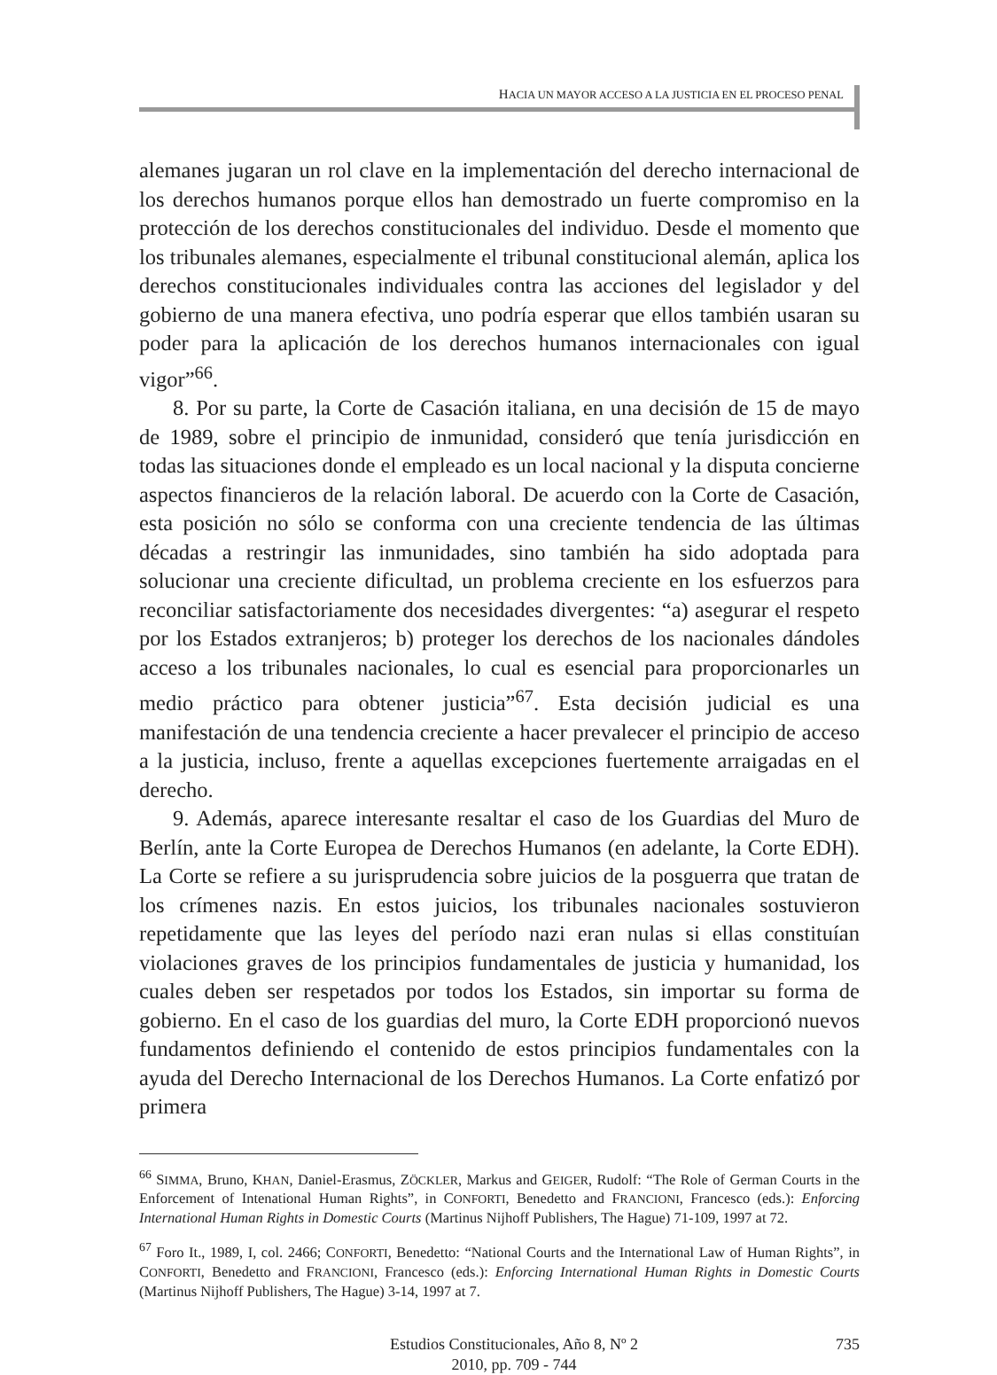HACIA UN MAYOR ACCESO A LA JUSTICIA EN EL PROCESO PENAL
alemanes jugaran un rol clave en la implementación del derecho internacional de los derechos humanos porque ellos han demostrado un fuerte compromiso en la protección de los derechos constitucionales del individuo. Desde el momento que los tribunales alemanes, especialmente el tribunal constitucional alemán, aplica los derechos constitucionales individuales contra las acciones del legislador y del gobierno de una manera efectiva, uno podría esperar que ellos también usaran su poder para la aplicación de los derechos humanos internacionales con igual vigor”<sup>66</sup>.
8. Por su parte, la Corte de Casación italiana, en una decisión de 15 de mayo de 1989, sobre el principio de inmunidad, consideró que tenía jurisdicción en todas las situaciones donde el empleado es un local nacional y la disputa concierne aspectos financieros de la relación laboral. De acuerdo con la Corte de Casación, esta posición no sólo se conforma con una creciente tendencia de las últimas décadas a restringir las inmunidades, sino también ha sido adoptada para solucionar una creciente dificultad, un problema creciente en los esfuerzos para reconciliar satisfactoriamente dos necesidades divergentes: “a) asegurar el respeto por los Estados extranjeros; b) proteger los derechos de los nacionales dándoles acceso a los tribunales nacionales, lo cual es esencial para proporcionarles un medio práctico para obtener justicia”<sup>67</sup>. Esta decisión judicial es una manifestación de una tendencia creciente a hacer prevalecer el principio de acceso a la justicia, incluso, frente a aquellas excepciones fuertemente arraigadas en el derecho.
9. Además, aparece interesante resaltar el caso de los Guardias del Muro de Berlín, ante la Corte Europea de Derechos Humanos (en adelante, la Corte EDH). La Corte se refiere a su jurisprudencia sobre juicios de la posguerra que tratan de los crímenes nazis. En estos juicios, los tribunales nacionales sostuvieron repetidamente que las leyes del período nazi eran nulas si ellas constituían violaciones graves de los principios fundamentales de justicia y humanidad, los cuales deben ser respetados por todos los Estados, sin importar su forma de gobierno. En el caso de los guardias del muro, la Corte EDH proporcionó nuevos fundamentos definiendo el contenido de estos principios fundamentales con la ayuda del Derecho Internacional de los Derechos Humanos. La Corte enfatizó por primera
<sup>66</sup> SIMMA, Bruno, KHAN, Daniel-Erasmus, ZÖCKLER, Markus and GEIGER, Rudolf: “The Role of German Courts in the Enforcement of Intenational Human Rights”, in CONFORTI, Benedetto and FRANCIONI, Francesco (eds.): Enforcing International Human Rights in Domestic Courts (Martinus Nijhoff Publishers, The Hague) 71-109, 1997 at 72.
<sup>67</sup> Foro It., 1989, I, col. 2466; CONFORTI, Benedetto: “National Courts and the International Law of Human Rights”, in CONFORTI, Benedetto and FRANCIONI, Francesco (eds.): Enforcing International Human Rights in Domestic Courts (Martinus Nijhoff Publishers, The Hague) 3-14, 1997 at 7.
Estudios Constitucionales, Año 8, Nº 2
2010, pp. 709 - 744
735